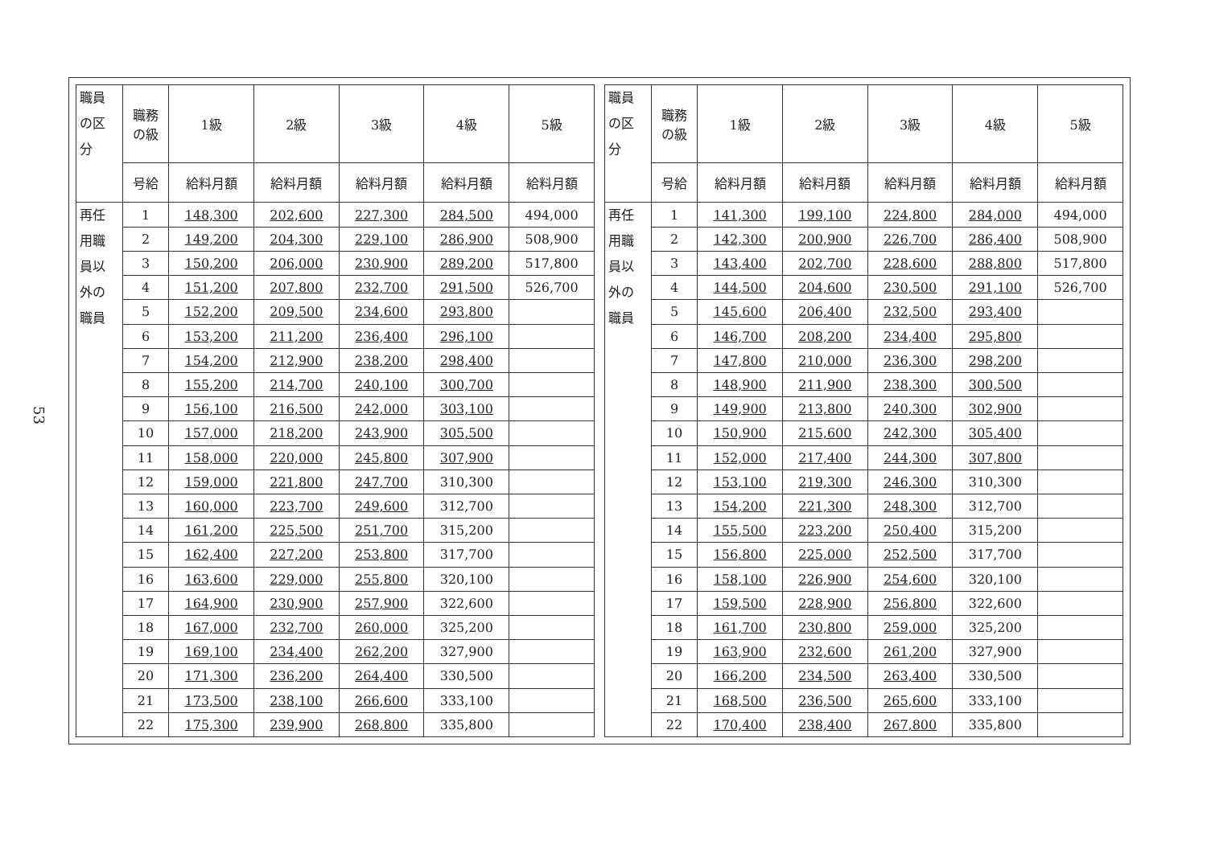53
| 職員 の区 分 | 職務 の級 | 1級 | 2級 | 3級 | 4級 | 5級 |
| --- | --- | --- | --- | --- | --- | --- |
| | 号給 | 給料月額 | 給料月額 | 給料月額 | 給料月額 | 給料月額 |
| 再任 用職 員以 外の 職員 | 1 | 148,300 | 202,600 | 227,300 | 284,500 | 494,000 |
| | 2 | 149,200 | 204,300 | 229,100 | 286,900 | 508,900 |
| | 3 | 150,200 | 206,000 | 230,900 | 289,200 | 517,800 |
| | 4 | 151,200 | 207,800 | 232,700 | 291,500 | 526,700 |
| | 5 | 152,200 | 209,500 | 234,600 | 293,800 | |
| | 6 | 153,200 | 211,200 | 236,400 | 296,100 | |
| | 7 | 154,200 | 212,900 | 238,200 | 298,400 | |
| | 8 | 155,200 | 214,700 | 240,100 | 300,700 | |
| | 9 | 156,100 | 216,500 | 242,000 | 303,100 | |
| | 10 | 157,000 | 218,200 | 243,900 | 305,500 | |
| | 11 | 158,000 | 220,000 | 245,800 | 307,900 | |
| | 12 | 159,000 | 221,800 | 247,700 | 310,300 | |
| | 13 | 160,000 | 223,700 | 249,600 | 312,700 | |
| | 14 | 161,200 | 225,500 | 251,700 | 315,200 | |
| | 15 | 162,400 | 227,200 | 253,800 | 317,700 | |
| | 16 | 163,600 | 229,000 | 255,800 | 320,100 | |
| | 17 | 164,900 | 230,900 | 257,900 | 322,600 | |
| | 18 | 167,000 | 232,700 | 260,000 | 325,200 | |
| | 19 | 169,100 | 234,400 | 262,200 | 327,900 | |
| | 20 | 171,300 | 236,200 | 264,400 | 330,500 | |
| | 21 | 173,500 | 238,100 | 266,600 | 333,100 | |
| | 22 | 175,300 | 239,900 | 268,800 | 335,800 | |
| 職員 の区 分 | 職務 の級 | 1級 | 2級 | 3級 | 4級 | 5級 |
| --- | --- | --- | --- | --- | --- | --- |
| | 号給 | 給料月額 | 給料月額 | 給料月額 | 給料月額 | 給料月額 |
| 再任 用職 員以 外の 職員 | 1 | 141,300 | 199,100 | 224,800 | 284,000 | 494,000 |
| | 2 | 142,300 | 200,900 | 226,700 | 286,400 | 508,900 |
| | 3 | 143,400 | 202,700 | 228,600 | 288,800 | 517,800 |
| | 4 | 144,500 | 204,600 | 230,500 | 291,100 | 526,700 |
| | 5 | 145,600 | 206,400 | 232,500 | 293,400 | |
| | 6 | 146,700 | 208,200 | 234,400 | 295,800 | |
| | 7 | 147,800 | 210,000 | 236,300 | 298,200 | |
| | 8 | 148,900 | 211,900 | 238,300 | 300,500 | |
| | 9 | 149,900 | 213,800 | 240,300 | 302,900 | |
| | 10 | 150,900 | 215,600 | 242,300 | 305,400 | |
| | 11 | 152,000 | 217,400 | 244,300 | 307,800 | |
| | 12 | 153,100 | 219,300 | 246,300 | 310,300 | |
| | 13 | 154,200 | 221,300 | 248,300 | 312,700 | |
| | 14 | 155,500 | 223,200 | 250,400 | 315,200 | |
| | 15 | 156,800 | 225,000 | 252,500 | 317,700 | |
| | 16 | 158,100 | 226,900 | 254,600 | 320,100 | |
| | 17 | 159,500 | 228,900 | 256,800 | 322,600 | |
| | 18 | 161,700 | 230,800 | 259,000 | 325,200 | |
| | 19 | 163,900 | 232,600 | 261,200 | 327,900 | |
| | 20 | 166,200 | 234,500 | 263,400 | 330,500 | |
| | 21 | 168,500 | 236,500 | 265,600 | 333,100 | |
| | 22 | 170,400 | 238,400 | 267,800 | 335,800 | |